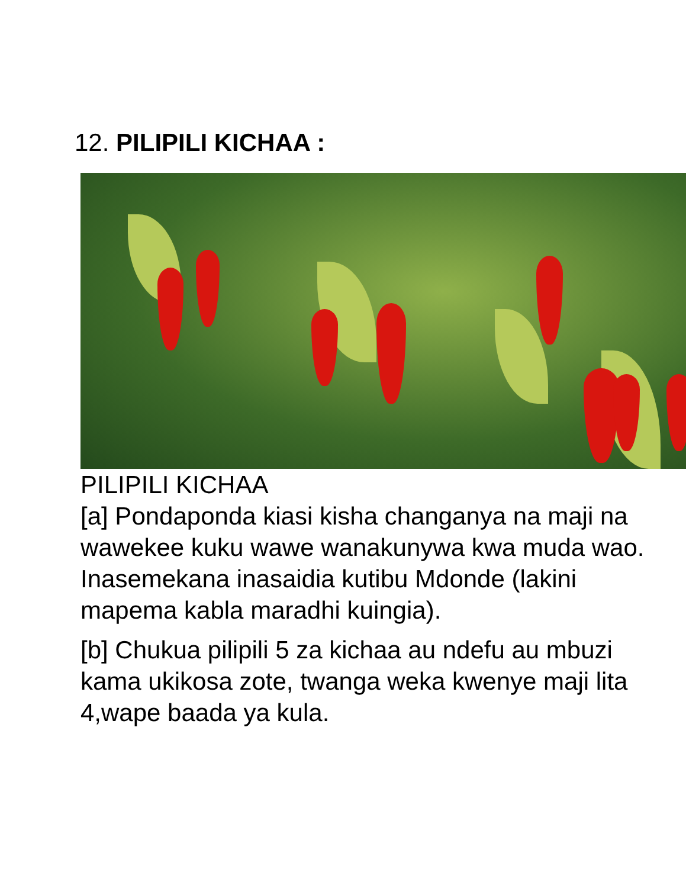12. PILIPILI KICHAA :
PILIPILI KICHAA
[a] Pondaponda kiasi kisha changanya na maji na wawekee kuku wawe wanakunywa kwa muda wao. Inasemekana inasaidia kutibu Mdonde (lakini mapema kabla maradhi kuingia).
[b] Chukua pilipili 5 za kichaa au ndefu au mbuzi kama ukikosa zote, twanga weka kwenye maji lita 4,wape baada ya kula.